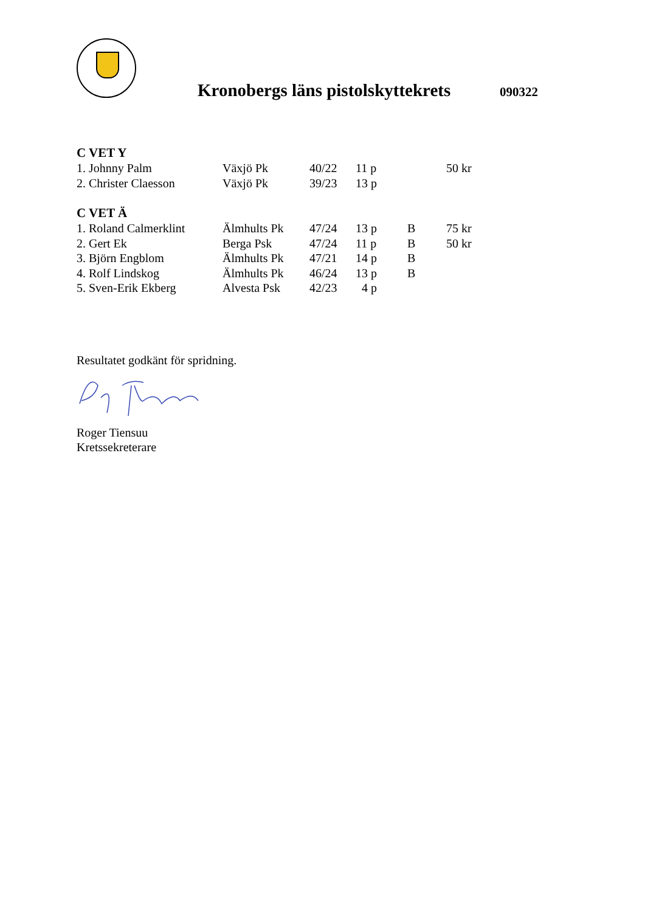Kronobergs läns pistolskyttekrets
090322
C VET Y
| 1. Johnny Palm | Växjö Pk | 40/22 | 11 p | | 50 kr |
| 2. Christer Claesson | Växjö Pk | 39/23 | 13 p | | |
C VET Ä
| 1. Roland Calmerklint | Älmhults Pk | 47/24 | 13 p | B | 75 kr |
| 2. Gert Ek | Berga Psk | 47/24 | 11 p | B | 50 kr |
| 3. Björn Engblom | Älmhults Pk | 47/21 | 14 p | B | |
| 4. Rolf Lindskog | Älmhults Pk | 46/24 | 13 p | B | |
| 5. Sven-Erik Ekberg | Alvesta Psk | 42/23 | 4 p | | |
Resultatet godkänt för spridning.
Roger Tiensuu
Kretssekreterare